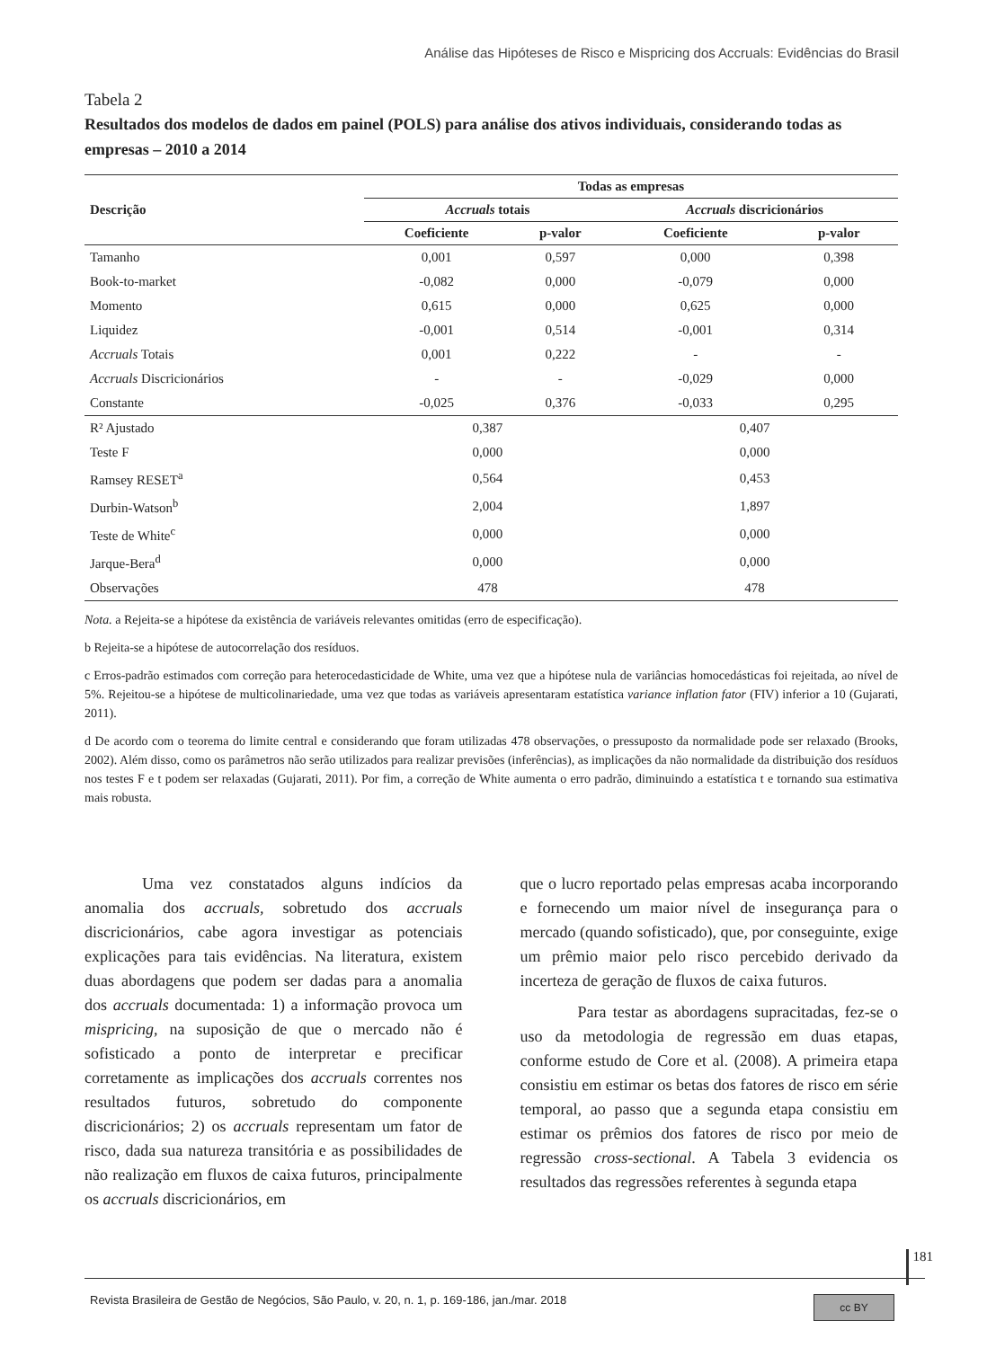Análise das Hipóteses de Risco e Mispricing dos Accruals: Evidências do Brasil
Tabela 2
Resultados dos modelos de dados em painel (POLS) para análise dos ativos individuais, considerando todas as empresas – 2010 a 2014
| Descrição | Todas as empresas | | | |
| --- | --- | --- | --- | --- |
| | Accruals totais | | Accruals discricionários | |
| | Coeficiente | p-valor | Coeficiente | p-valor |
| Tamanho | 0,001 | 0,597 | 0,000 | 0,398 |
| Book-to-market | -0,082 | 0,000 | -0,079 | 0,000 |
| Momento | 0,615 | 0,000 | 0,625 | 0,000 |
| Liquidez | -0,001 | 0,514 | -0,001 | 0,314 |
| Accruals Totais | 0,001 | 0,222 | - | - |
| Accruals Discricionários | - | - | -0,029 | 0,000 |
| Constante | -0,025 | 0,376 | -0,033 | 0,295 |
| R² Ajustado | 0,387 | | 0,407 | |
| Teste F | 0,000 | | 0,000 | |
| Ramsey RESET<sup>a</sup> | 0,564 | | 0,453 | |
| Durbin-Watson<sup>b</sup> | 2,004 | | 1,897 | |
| Teste de White<sup>c</sup> | 0,000 | | 0,000 | |
| Jarque-Bera<sup>d</sup> | 0,000 | | 0,000 | |
| Observações | 478 | | 478 | |
Nota. a Rejeita-se a hipótese da existência de variáveis relevantes omitidas (erro de especificação).
b Rejeita-se a hipótese de autocorrelação dos resíduos.
c Erros-padrão estimados com correção para heterocedasticidade de White, uma vez que a hipótese nula de variâncias homocedásticas foi rejeitada, ao nível de 5%. Rejeitou-se a hipótese de multicolinariedade, uma vez que todas as variáveis apresentaram estatística variance inflation fator (FIV) inferior a 10 (Gujarati, 2011).
d De acordo com o teorema do limite central e considerando que foram utilizadas 478 observações, o pressuposto da normalidade pode ser relaxado (Brooks, 2002). Além disso, como os parâmetros não serão utilizados para realizar previsões (inferências), as implicações da não normalidade da distribuição dos resíduos nos testes F e t podem ser relaxadas (Gujarati, 2011). Por fim, a correção de White aumenta o erro padrão, diminuindo a estatística t e tornando sua estimativa mais robusta.
Uma vez constatados alguns indícios da anomalia dos accruals, sobretudo dos accruals discricionários, cabe agora investigar as potenciais explicações para tais evidências. Na literatura, existem duas abordagens que podem ser dadas para a anomalia dos accruals documentada: 1) a informação provoca um mispricing, na suposição de que o mercado não é sofisticado a ponto de interpretar e precificar corretamente as implicações dos accruals correntes nos resultados futuros, sobretudo do componente discricionários; 2) os accruals representam um fator de risco, dada sua natureza transitória e as possibilidades de não realização em fluxos de caixa futuros, principalmente os accruals discricionários, em
que o lucro reportado pelas empresas acaba incorporando e fornecendo um maior nível de insegurança para o mercado (quando sofisticado), que, por conseguinte, exige um prêmio maior pelo risco percebido derivado da incerteza de geração de fluxos de caixa futuros.
Para testar as abordagens supracitadas, fez-se o uso da metodologia de regressão em duas etapas, conforme estudo de Core et al. (2008). A primeira etapa consistiu em estimar os betas dos fatores de risco em série temporal, ao passo que a segunda etapa consistiu em estimar os prêmios dos fatores de risco por meio de regressão cross-sectional. A Tabela 3 evidencia os resultados das regressões referentes à segunda etapa
181
Revista Brasileira de Gestão de Negócios, São Paulo, v. 20, n. 1, p. 169-186, jan./mar. 2018
cc BY